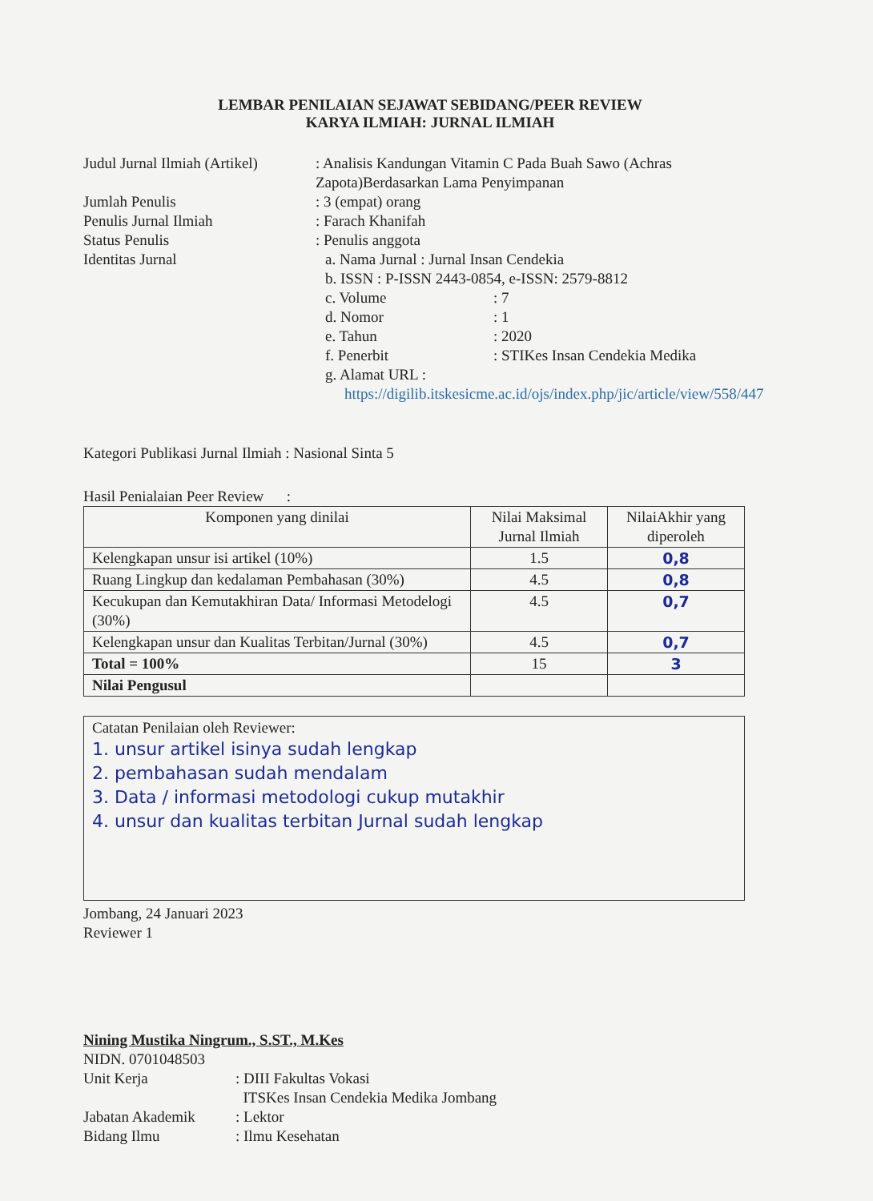LEMBAR PENILAIAN SEJAWAT SEBIDANG/PEER REVIEW
KARYA ILMIAH: JURNAL ILMIAH
Judul Jurnal Ilmiah (Artikel)
: Analisis Kandungan Vitamin C Pada Buah Sawo (Achras Zapota)Berdasarkan Lama Penyimpanan
Jumlah Penulis : 3 (empat) orang
Penulis Jurnal Ilmiah : Farach Khanifah
Status Penulis : Penulis anggota
Identitas Jurnal a. Nama Jurnal : Jurnal Insan Cendekia
b. ISSN : P-ISSN 2443-0854, e-ISSN: 2579-8812
c. Volume : 7
d. Nomor : 1
e. Tahun : 2020
f. Penerbit : STIKes Insan Cendekia Medika
g. Alamat URL :
https://digilib.itskesicme.ac.id/ojs/index.php/jic/article/view/558/447
Kategori Publikasi Jurnal Ilmiah : Nasional Sinta 5
Hasil Penialaian Peer Review :
| Komponen yang dinilai | Nilai Maksimal Jurnal Ilmiah | NilaiAkhir yang diperoleh |
| --- | --- | --- |
| Kelengkapan unsur isi artikel (10%) | 1.5 | 0,8 |
| Ruang Lingkup dan kedalaman Pembahasan (30%) | 4.5 | 0,8 |
| Kecukupan dan Kemutakhiran Data/ Informasi Metodelogi (30%) | 4.5 | 0,7 |
| Kelengkapan unsur dan Kualitas Terbitan/Jurnal (30%) | 4.5 | 0,7 |
| Total = 100% | 15 | 3 |
| Nilai Pengusul | | |
Catatan Penilaian oleh Reviewer:
1. unsur artikel isinya sudah lengkap
2. pembahasan sudah mendalam
3. Data / informasi metodologi cukup mutakhir
4. unsur dan kualitas terbitan Jurnal sudah lengkap
Jombang, 24 Januari 2023
Reviewer 1
Nining Mustika Ningrum., S.ST., M.Kes
NIDN. 0701048503
Unit Kerja : DIII Fakultas Vokasi
ITSKes Insan Cendekia Medika Jombang
Jabatan Akademik : Lektor
Bidang Ilmu : Ilmu Kesehatan